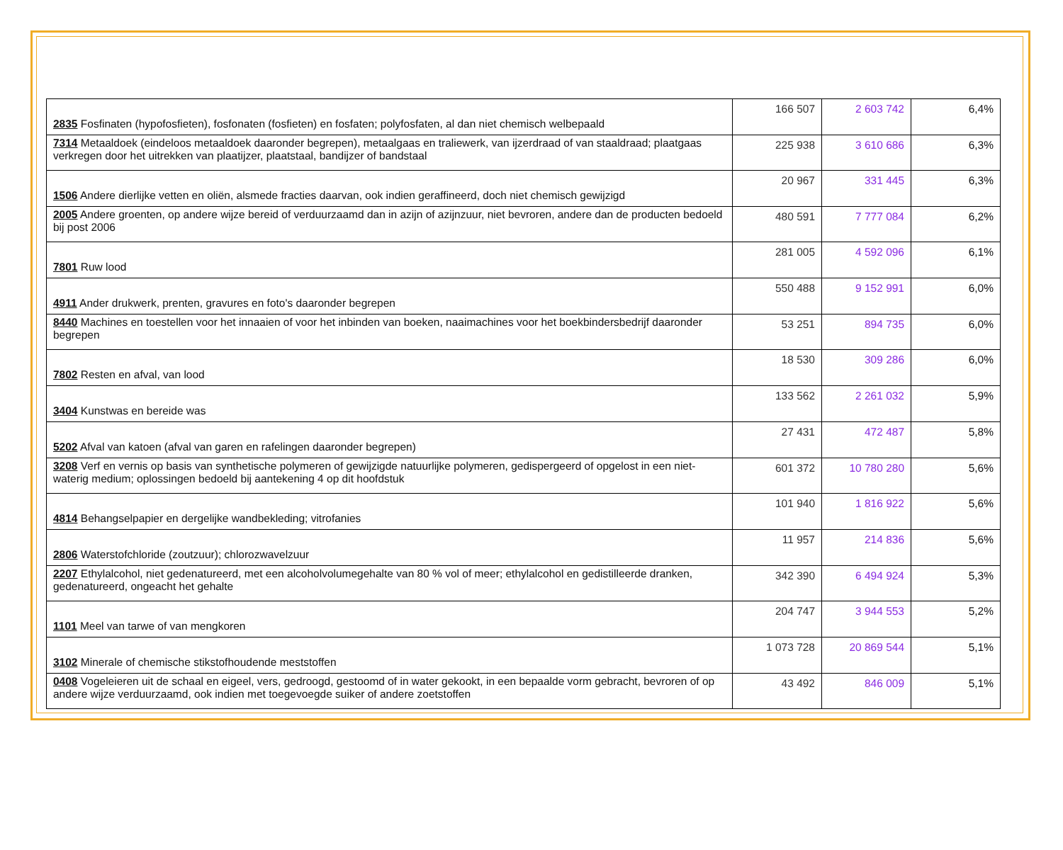| 2835 Fosfinaten (hypofosfieten), fosfonaten (fosfieten) en fosfaten; polyfosfaten, al dan niet chemisch welbepaald | 166 507 | 2 603 742 | 6,4% |
| 7314 Metaaldoek (eindeloos metaaldoek daaronder begrepen), metaalgaas en traliewerk, van ijzerdraad of van staaldraad; plaatgaas verkregen door het uitrekken van plaatijzer, plaatstaal, bandijzer of bandstaal | 225 938 | 3 610 686 | 6,3% |
| 1506 Andere dierlijke vetten en oliën, alsmede fracties daarvan, ook indien geraffineerd, doch niet chemisch gewijzigd | 20 967 | 331 445 | 6,3% |
| 2005 Andere groenten, op andere wijze bereid of verduurzaamd dan in azijn of azijnzuur, niet bevroren, andere dan de producten bedoeld bij post 2006 | 480 591 | 7 777 084 | 6,2% |
| 7801 Ruw lood | 281 005 | 4 592 096 | 6,1% |
| 4911 Ander drukwerk, prenten, gravures en foto's daaronder begrepen | 550 488 | 9 152 991 | 6,0% |
| 8440 Machines en toestellen voor het innaaien of voor het inbinden van boeken, naaimachines voor het boekbindersbedrijf daaronder begrepen | 53 251 | 894 735 | 6,0% |
| 7802 Resten en afval, van lood | 18 530 | 309 286 | 6,0% |
| 3404 Kunstwas en bereide was | 133 562 | 2 261 032 | 5,9% |
| 5202 Afval van katoen (afval van garen en rafelingen daaronder begrepen) | 27 431 | 472 487 | 5,8% |
| 3208 Verf en vernis op basis van synthetische polymeren of gewijzigde natuurlijke polymeren, gedispergeerd of opgelost in een niet-waterig medium; oplossingen bedoeld bij aantekening 4 op dit hoofdstuk | 601 372 | 10 780 280 | 5,6% |
| 4814 Behangselpapier en dergelijke wandbekleding; vitrofanies | 101 940 | 1 816 922 | 5,6% |
| 2806 Waterstofchloride (zoutzuur); chlorozwavelzuur | 11 957 | 214 836 | 5,6% |
| 2207 Ethylalcohol, niet gedenatureerd, met een alcoholvolumegehalte van 80 % vol of meer; ethylalcohol en gedistilleerde dranken, gedenatureerd, ongeacht het gehalte | 342 390 | 6 494 924 | 5,3% |
| 1101 Meel van tarwe of van mengkoren | 204 747 | 3 944 553 | 5,2% |
| 3102 Minerale of chemische stikstofhoudende meststoffen | 1 073 728 | 20 869 544 | 5,1% |
| 0408 Vogeleieren uit de schaal en eigeel, vers, gedroogd, gestoomd of in water gekookt, in een bepaalde vorm gebracht, bevroren of op andere wijze verduurzaamd, ook indien met toegevoegde suiker of andere zoetstoffen | 43 492 | 846 009 | 5,1% |